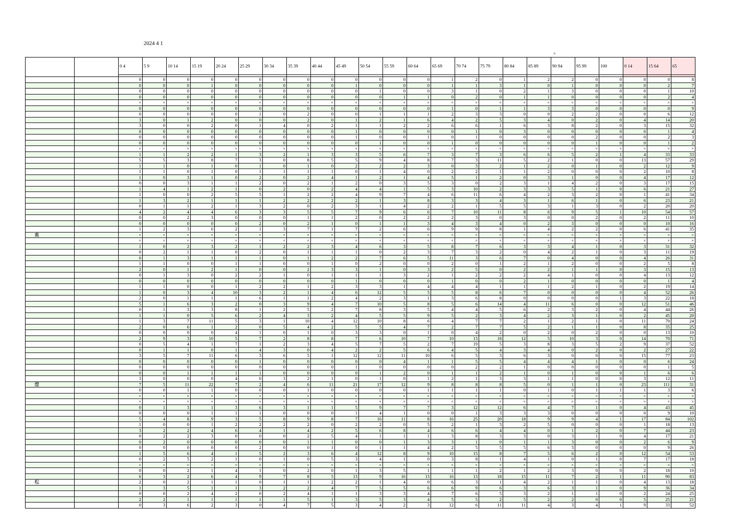2024 4 1
×
| | | 0 4 | 5 9 | 10 14 | 15 19 | 20 24 | 25 29 | 30 34 | 35 39 | 40 44 | 45 49 | 50 54 | 55 59 | 60 64 | 65 69 | 70 74 | 75 79 | 80 84 | 85 89 | 90 94 | 95 99 | 100 | 0 14 | 15 64 | 65 |
| --- | --- | --- | --- | --- | --- | --- | --- | --- | --- | --- | --- | --- | --- | --- | --- | --- | --- | --- | --- | --- | --- | --- | --- | --- | --- |
| | | 0 | 0 | 0 | 0 | 0 | 0 | 0 | 0 | 0 | 0 | 0 | 0 | 0 | 1 | 2 | 0 | 1 | 2 | 2 | 0 | 0 | 0 | 0 | 8 |
| | | 0 | 0 | 0 | 1 | 0 | 0 | 0 | 0 | 0 | 1 | 0 | 0 | 0 | 1 | 1 | 3 | 1 | 0 | 1 | 0 | 0 | 0 | 2 | 7 |
| | | 0 | 0 | 0 | 0 | 0 | 0 | 0 | 0 | 0 | 0 | 1 | 0 | 0 | 3 | 1 | 0 | 2 | 1 | 3 | 0 | 0 | 0 | 1 | 10 |
| | | 0 | 0 | 0 | 0 | 0 | 0 | 0 | 0 | 0 | 0 | 0 | 1 | 1 | 0 | 2 | 0 | 1 | 1 | 0 | 0 | 0 | 0 | 2 | 4 |
| | | × | × | × | × | × | × | × | × | × | × | × | × | × | × | × | × | × | × | × | × | × | × | × | × |
| | | 0 | 0 | 0 | 0 | 0 | 0 | 0 | 0 | 0 | 0 | 0 | 0 | 0 | 1 | 0 | 1 | 1 | 3 | 3 | 0 | 0 | 0 | 0 | 9 |
| | | 0 | 0 | 0 | 0 | 0 | 1 | 0 | 2 | 0 | 0 | 1 | 1 | 1 | 2 | 3 | 3 | 0 | 0 | 2 | 2 | 0 | 0 | 6 | 12 |
| | | 3 | 0 | 1 | 2 | 0 | 0 | 0 | 2 | 0 | 1 | 2 | 1 | 6 | 4 | 2 | 5 | 3 | 4 | 0 | 2 | 0 | 4 | 14 | 20 |
| | | 3 | 0 | 0 | 2 | 0 | 1 | 4 | 0 | 2 | 1 | 1 | 2 | 2 | 6 | 6 | 1 | 6 | 3 | 8 | 2 | 0 | 3 | 15 | 32 |
| | | 0 | 0 | 0 | 0 | 0 | 0 | 0 | 0 | 0 | 1 | 0 | 0 | 0 | 0 | 1 | 0 | 3 | 0 | 0 | 0 | 0 | 0 | 1 | 4 |
| | | 0 | 0 | 0 | 0 | 0 | 0 | 0 | 0 | 0 | 1 | 0 | 0 | 1 | 0 | 1 | 0 | 0 | 0 | 0 | 2 | 0 | 0 | 2 | 3 |
| | | 0 | 0 | 0 | 0 | 0 | 0 | 0 | 0 | 0 | 0 | 1 | 0 | 0 | 1 | 0 | 0 | 0 | 0 | 0 | 1 | 0 | 0 | 1 | 2 |
| | | × | × | × | × | × | × | × | × | × | × | × | × | × | × | × | × | × | × | × | × | × | × | × | × |
| | | 1 | 1 | 2 | 2 | 1 | 3 | 2 | 1 | 3 | 3 | 5 | 6 | 7 | 3 | 7 | 3 | 6 | 6 | 5 | 2 | 1 | 4 | 33 | 33 |
| | | 5 | 5 | 3 | 8 | 7 | 3 | 0 | 8 | 5 | 5 | 9 | 4 | 8 | 7 | 3 | 11 | 5 | 2 | 1 | 0 | 0 | 13 | 57 | 29 |
| | | 1 | 1 | 0 | 1 | 0 | 1 | 0 | 1 | 0 | 2 | 2 | 2 | 3 | 0 | 3 | 2 | 1 | 2 | 0 | 1 | 0 | 2 | 12 | 9 |
| | | 1 | 1 | 0 | 1 | 0 | 1 | 1 | 1 | 1 | 0 | 1 | 4 | 0 | 2 | 2 | 1 | 1 | 2 | 0 | 0 | 0 | 2 | 10 | 8 |
| | | 1 | 0 | 3 | 1 | 0 | 2 | 0 | 2 | 4 | 1 | 2 | 1 | 4 | 5 | 1 | 2 | 0 | 3 | 1 | 0 | 0 | 4 | 17 | 12 |
| | | 0 | 0 | 3 | 1 | 1 | 2 | 0 | 2 | 1 | 2 | 0 | 3 | 5 | 3 | 0 | 2 | 3 | 1 | 4 | 2 | 0 | 3 | 17 | 15 |
| | | 1 | 4 | 1 | 2 | 1 | 0 | 2 | 0 | 2 | 4 | 4 | 1 | 5 | 3 | 10 | 2 | 3 | 3 | 5 | 1 | 0 | 6 | 21 | 27 |
| | | 1 | 0 | 0 | 2 | 5 | 5 | 1 | 2 | 2 | 4 | 9 | 7 | 4 | 6 | 11 | 6 | 4 | 2 | 3 | 2 | 0 | 1 | 41 | 34 |
| | | 1 | 3 | 2 | 1 | 1 | 1 | 2 | 2 | 2 | 2 | 1 | 3 | 8 | 3 | 3 | 4 | 3 | 1 | 6 | 1 | 0 | 6 | 23 | 21 |
| | | 0 | 1 | 1 | 2 | 1 | 3 | 2 | 0 | 2 | 3 | 1 | 4 | 2 | 2 | 1 | 5 | 5 | 3 | 1 | 3 | 0 | 2 | 20 | 20 |
| | | 4 | 2 | 4 | 4 | 6 | 3 | 3 | 5 | 5 | 7 | 9 | 6 | 6 | 7 | 10 | 11 | 8 | 6 | 9 | 5 | 1 | 10 | 54 | 57 |
| | | 0 | 0 | 2 | 3 | 0 | 0 | 0 | 1 | 1 | 2 | 0 | 2 | 2 | 2 | 3 | 0 | 3 | 0 | 0 | 2 | 0 | 2 | 11 | 10 |
| | | 0 | 0 | 0 | 0 | 0 | 2 | 0 | 2 | 1 | 0 | 1 | 1 | 3 | 4 | 3 | 4 | 0 | 2 | 3 | 0 | 0 | 0 | 10 | 16 |
| | | 1 | 2 | 3 | 6 | 2 | 1 | 3 | 7 | 1 | 7 | 2 | 6 | 6 | 9 | 9 | 8 | 1 | 4 | 2 | 2 | 0 | 6 | 41 | 35 |
| 奥 | | × | × | × | × | × | × | × | × | × | × | × | × | × | × | × | × | × | × | × | × | × | × | × | × |
| | | × | × | × | × | × | × | × | × | × | × | × | × | × | × | × | × | × | × | × | × | × | × | × | × |
| | | 1 | 0 | 2 | 3 | 2 | 1 | 2 | 2 | 3 | 4 | 6 | 3 | 5 | 8 | 7 | 6 | 3 | 3 | 4 | 1 | 0 | 3 | 31 | 32 |
| | | 0 | 2 | 1 | 1 | 0 | 2 | 0 | 1 | 1 | 1 | 0 | 2 | 3 | 7 | 3 | 2 | 0 | 4 | 2 | 1 | 0 | 3 | 11 | 19 |
| | | 0 | 1 | 3 | 1 | 1 | 1 | 0 | 1 | 2 | 2 | 7 | 6 | 5 | 11 | 3 | 6 | 7 | 0 | 4 | 0 | 0 | 4 | 26 | 31 |
| | | 1 | 1 | 0 | 0 | 1 | 1 | 0 | 0 | 1 | 0 | 2 | 0 | 0 | 2 | 0 | 1 | 2 | 1 | 2 | 0 | 0 | 2 | 5 | 8 |
| | | 2 | 0 | 1 | 2 | 1 | 0 | 0 | 2 | 3 | 3 | 1 | 0 | 3 | 2 | 5 | 0 | 2 | 2 | 1 | 1 | 0 | 3 | 15 | 13 |
| | | 0 | 1 | 3 | 0 | 2 | 2 | 1 | 0 | 1 | 1 | 1 | 3 | 2 | 1 | 2 | 2 | 2 | 4 | 1 | 0 | 0 | 4 | 13 | 12 |
| | | 0 | 0 | 0 | 0 | 0 | 0 | 0 | 0 | 0 | 1 | 0 | 0 | 0 | 1 | 0 | 0 | 2 | 1 | 0 | 0 | 0 | 0 | 1 | 4 |
| | | 1 | 1 | 0 | 0 | 1 | 2 | 2 | 1 | 2 | 3 | 3 | 1 | 4 | 4 | 4 | 1 | 1 | 1 | 2 | 1 | 0 | 2 | 19 | 14 |
| | | 1 | 0 | 3 | 4 | 10 | 3 | 2 | 1 | 4 | 6 | 12 | 5 | 5 | 5 | 8 | 6 | 7 | 0 | 0 | 0 | 0 | 4 | 52 | 26 |
| | | 2 | 0 | 1 | 1 | 1 | 6 | 1 | 1 | 2 | 4 | 2 | 3 | 1 | 3 | 6 | 8 | 0 | 0 | 0 | 0 | 1 | 3 | 22 | 18 |
| | | 5 | 1 | 6 | 3 | 2 | 0 | 3 | 9 | 4 | 7 | 10 | 5 | 8 | 5 | 6 | 14 | 4 | 11 | 6 | 0 | 0 | 12 | 51 | 46 |
| | | 0 | 1 | 3 | 3 | 8 | 1 | 2 | 5 | 2 | 7 | 8 | 3 | 5 | 4 | 4 | 5 | 6 | 2 | 3 | 2 | 0 | 4 | 44 | 26 |
| | | 1 | 1 | 0 | 5 | 6 | 2 | 4 | 3 | 2 | 4 | 5 | 5 | 9 | 5 | 2 | 3 | 4 | 2 | 3 | 1 | 0 | 2 | 45 | 20 |
| | | 1 | 3 | 7 | 11 | 5 | 3 | 1 | 10 | 4 | 12 | 10 | 8 | 6 | 4 | 7 | 7 | 2 | 1 | 2 | 1 | 0 | 11 | 70 | 24 |
| | | 2 | 0 | 6 | 1 | 2 | 0 | 5 | 4 | 2 | 5 | 5 | 4 | 7 | 2 | 7 | 7 | 5 | 2 | 1 | 1 | 0 | 8 | 35 | 25 |
| | | 0 | 0 | 0 | 0 | 4 | 1 | 0 | 1 | 0 | 3 | 3 | 0 | 1 | 0 | 4 | 2 | 0 | 2 | 0 | 2 | 0 | 0 | 13 | 10 |
| | | 2 | 9 | 3 | 10 | 5 | 7 | 2 | 8 | 8 | 7 | 6 | 10 | 7 | 10 | 13 | 18 | 12 | 5 | 10 | 3 | 0 | 14 | 70 | 71 |
| | | 0 | 5 | 4 | 1 | 7 | 1 | 2 | 3 | 4 | 5 | 7 | 5 | 2 | 7 | 19 | 5 | 3 | 8 | 3 | 5 | 2 | 9 | 37 | 52 |
| | | 0 | 1 | 1 | 0 | 1 | 4 | 3 | 0 | 4 | 2 | 2 | 5 | 6 | 4 | 5 | 4 | 3 | 4 | 0 | 2 | 0 | 2 | 27 | 22 |
| | | 3 | 5 | 7 | 11 | 6 | 3 | 6 | 5 | 1 | 12 | 12 | 11 | 10 | 6 | 5 | 3 | 6 | 3 | 0 | 0 | 0 | 15 | 77 | 23 |
| | | 0 | 0 | 0 | 0 | 0 | 1 | 0 | 0 | 0 | 0 | 0 | 4 | 1 | 1 | 5 | 5 | 4 | 4 | 4 | 1 | 0 | 0 | 6 | 24 |
| | | 0 | 0 | 0 | 0 | 0 | 0 | 0 | 0 | 0 | 1 | 0 | 0 | 0 | 0 | 2 | 2 | 1 | 0 | 0 | 0 | 0 | 0 | 1 | 5 |
| | | 0 | 0 | 1 | 1 | 1 | 1 | 0 | 0 | 0 | 0 | 1 | 2 | 0 | 1 | 1 | 2 | 1 | 0 | 1 | 0 | 0 | 1 | 6 | 6 |
| | | 3 | 0 | 0 | 0 | 4 | 0 | 3 | 2 | 1 | 0 | 1 | 0 | 1 | 2 | 1 | 3 | 3 | 1 | 1 | 0 | 0 | 3 | 12 | 11 |
| 燈 | | 7 | 5 | 11 | 22 | 7 | 2 | 4 | 6 | 11 | 21 | 17 | 12 | 9 | 8 | 8 | 8 | 5 | 0 | 1 | 1 | 0 | 23 | 111 | 31 |
| | | 0 | 0 | 1 | 1 | 0 | 0 | 0 | 1 | 0 | 0 | 0 | 0 | 1 | 1 | 1 | 1 | 0 | 1 | 0 | 1 | 1 | 1 | 3 | 6 |
| | | × | × | × | × | × | × | × | × | × | × | × | × | × | × | × | × | × | × | × | × | × | × | × | × |
| | | × | × | × | × | × | × | × | × | × | × | × | × | × | × | × | × | × | × | × | × | × | × | × | × |
| | | 0 | 1 | 3 | 1 | 3 | 6 | 3 | 1 | 1 | 5 | 9 | 7 | 7 | 3 | 12 | 12 | 6 | 4 | 7 | 1 | 0 | 4 | 43 | 45 |
| | | 0 | 0 | 0 | 1 | 1 | 1 | 0 | 0 | 0 | 1 | 4 | 1 | 0 | 0 | 1 | 3 | 3 | 3 | 0 | 0 | 0 | 0 | 9 | 10 |
| | | 5 | 4 | 8 | 9 | 3 | 5 | 8 | 9 | 8 | 7 | 16 | 11 | 8 | 16 | 25 | 20 | 18 | 9 | 9 | 4 | 1 | 17 | 84 | 102 |
| | | 1 | 0 | 0 | 1 | 2 | 2 | 2 | 2 | 0 | 2 | 2 | 0 | 5 | 2 | 1 | 3 | 2 | 5 | 0 | 0 | 0 | 1 | 18 | 13 |
| | | 3 | 2 | 2 | 4 | 6 | 4 | 1 | 4 | 2 | 5 | 6 | 8 | 4 | 6 | 6 | 4 | 4 | 0 | 1 | 2 | 0 | 7 | 44 | 23 |
| | | 0 | 2 | 2 | 3 | 0 | 0 | 0 | 2 | 5 | 4 | 1 | 1 | 1 | 3 | 8 | 3 | 3 | 0 | 3 | 1 | 0 | 4 | 17 | 21 |
| | | 0 | 2 | 0 | 0 | 0 | 0 | 0 | 1 | 1 | 0 | 0 | 1 | 3 | 3 | 1 | 0 | 1 | 1 | 3 | 0 | 0 | 2 | 6 | 9 |
| | | 0 | 0 | 0 | 0 | 0 | 2 | 0 | 0 | 1 | 0 | 1 | 1 | 4 | 2 | 5 | 5 | 5 | 6 | 3 | 0 | 0 | 0 | 9 | 26 |
| | | 1 | 5 | 6 | 4 | 1 | 5 | 2 | 3 | 6 | 4 | 12 | 8 | 9 | 10 | 15 | 8 | 7 | 5 | 6 | 2 | 0 | 12 | 54 | 53 |
| | | 0 | 2 | 5 | 2 | 1 | 0 | 1 | 0 | 5 | 3 | 4 | 1 | 0 | 3 | 8 | 1 | 4 | 1 | 0 | 1 | 0 | 7 | 17 | 18 |
| | | × | × | × | × | × | × | × | × | × | × | × | × | × | × | × | × | × | × | × | × | × | × | × | × |
| | | 0 | 0 | 2 | 1 | 4 | 1 | 0 | 2 | 0 | 1 | 3 | 5 | 1 | 1 | 1 | 2 | 1 | 2 | 3 | 0 | 0 | 2 | 18 | 10 |
| | | 6 | 3 | 2 | 6 | 4 | 9 | 7 | 8 | 5 | 13 | 9 | 16 | 13 | 16 | 13 | 18 | 15 | 11 | 7 | 2 | 1 | 11 | 90 | 83 |
| 松 | | 2 | 0 | 2 | 1 | 1 | 0 | 1 | 1 | 2 | 2 | 1 | 4 | 0 | 6 | 3 | 1 | 4 | 2 | 1 | 1 | 0 | 4 | 13 | 18 |
| | | 1 | 3 | 5 | 1 | 1 | 3 | 2 | 2 | 4 | 7 | 5 | 5 | 6 | 6 | 9 | 6 | 3 | 6 | 3 | 1 | 0 | 9 | 36 | 34 |
| | | 0 | 0 | 2 | 4 | 2 | 0 | 2 | 4 | 1 | 1 | 3 | 3 | 4 | 7 | 6 | 5 | 3 | 2 | 1 | 1 | 0 | 2 | 24 | 25 |
| | | 2 | 2 | 1 | 1 | 1 | 1 | 1 | 5 | 1 | 3 | 5 | 3 | 4 | 5 | 5 | 2 | 5 | 2 | 2 | 0 | 0 | 5 | 25 | 21 |
| | | 0 | 3 | 6 | 2 | 3 | 0 | 4 | 7 | 5 | 3 | 4 | 2 | 3 | 12 | 6 | 11 | 11 | 4 | 3 | 4 | 1 | 9 | 33 | 52 |